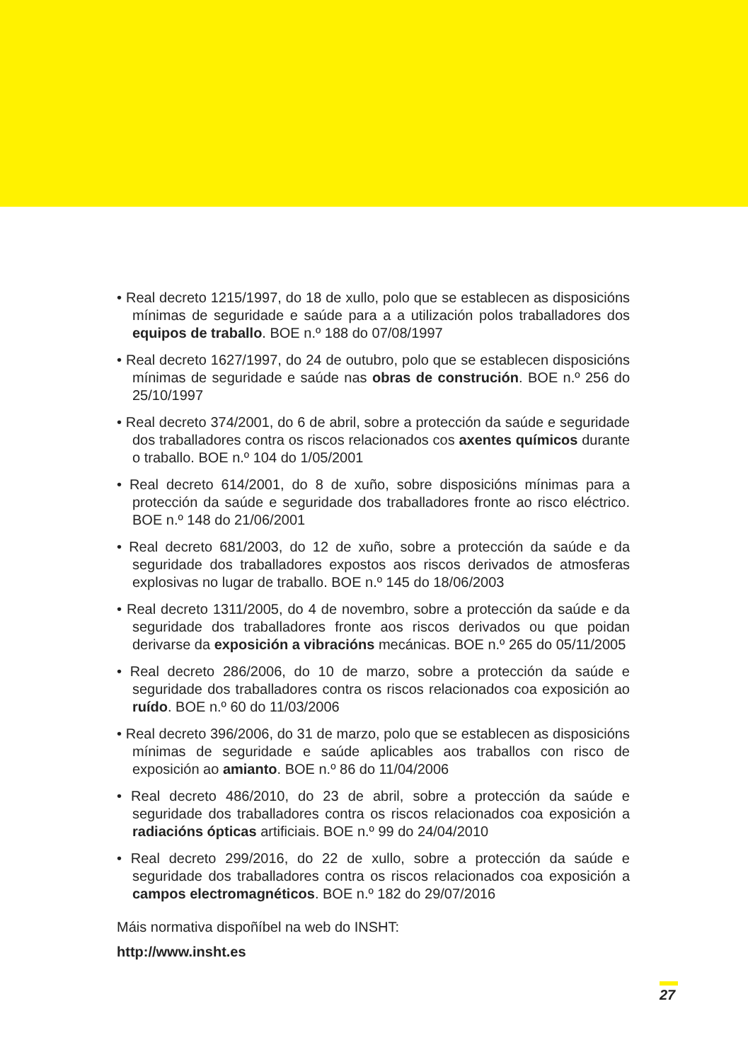• Real decreto 1215/1997, do 18 de xullo, polo que se establecen as disposicións mínimas de seguridade e saúde para a a utilización polos traballadores dos equipos de traballo. BOE n.º 188 do 07/08/1997
• Real decreto 1627/1997, do 24 de outubro, polo que se establecen disposicións mínimas de seguridade e saúde nas obras de construción. BOE n.º 256 do 25/10/1997
• Real decreto 374/2001, do 6 de abril, sobre a protección da saúde e seguridade dos traballadores contra os riscos relacionados cos axentes químicos durante o traballo. BOE n.º 104 do 1/05/2001
• Real decreto 614/2001, do 8 de xuño, sobre disposicións mínimas para a protección da saúde e seguridade dos traballadores fronte ao risco eléctrico. BOE n.º 148 do 21/06/2001
• Real decreto 681/2003, do 12 de xuño, sobre a protección da saúde e da seguridade dos traballadores expostos aos riscos derivados de atmosferas explosivas no lugar de traballo. BOE n.º 145 do 18/06/2003
• Real decreto 1311/2005, do 4 de novembro, sobre a protección da saúde e da seguridade dos traballadores fronte aos riscos derivados ou que poidan derivarse da exposición a vibracións mecánicas. BOE n.º 265 do 05/11/2005
• Real decreto 286/2006, do 10 de marzo, sobre a protección da saúde e seguridade dos traballadores contra os riscos relacionados coa exposición ao ruído. BOE n.º 60 do 11/03/2006
• Real decreto 396/2006, do 31 de marzo, polo que se establecen as disposicións mínimas de seguridade e saúde aplicables aos traballos con risco de exposición ao amianto. BOE n.º 86 do 11/04/2006
• Real decreto 486/2010, do 23 de abril, sobre a protección da saúde e seguridade dos traballadores contra os riscos relacionados coa exposición a radiacións ópticas artificiais. BOE n.º 99 do 24/04/2010
• Real decreto 299/2016, do 22 de xullo, sobre a protección da saúde e seguridade dos traballadores contra os riscos relacionados coa exposición a campos electromagnéticos. BOE n.º 182 do 29/07/2016
Máis normativa dispoñíbel na web do INSHT:
http://www.insht.es
27